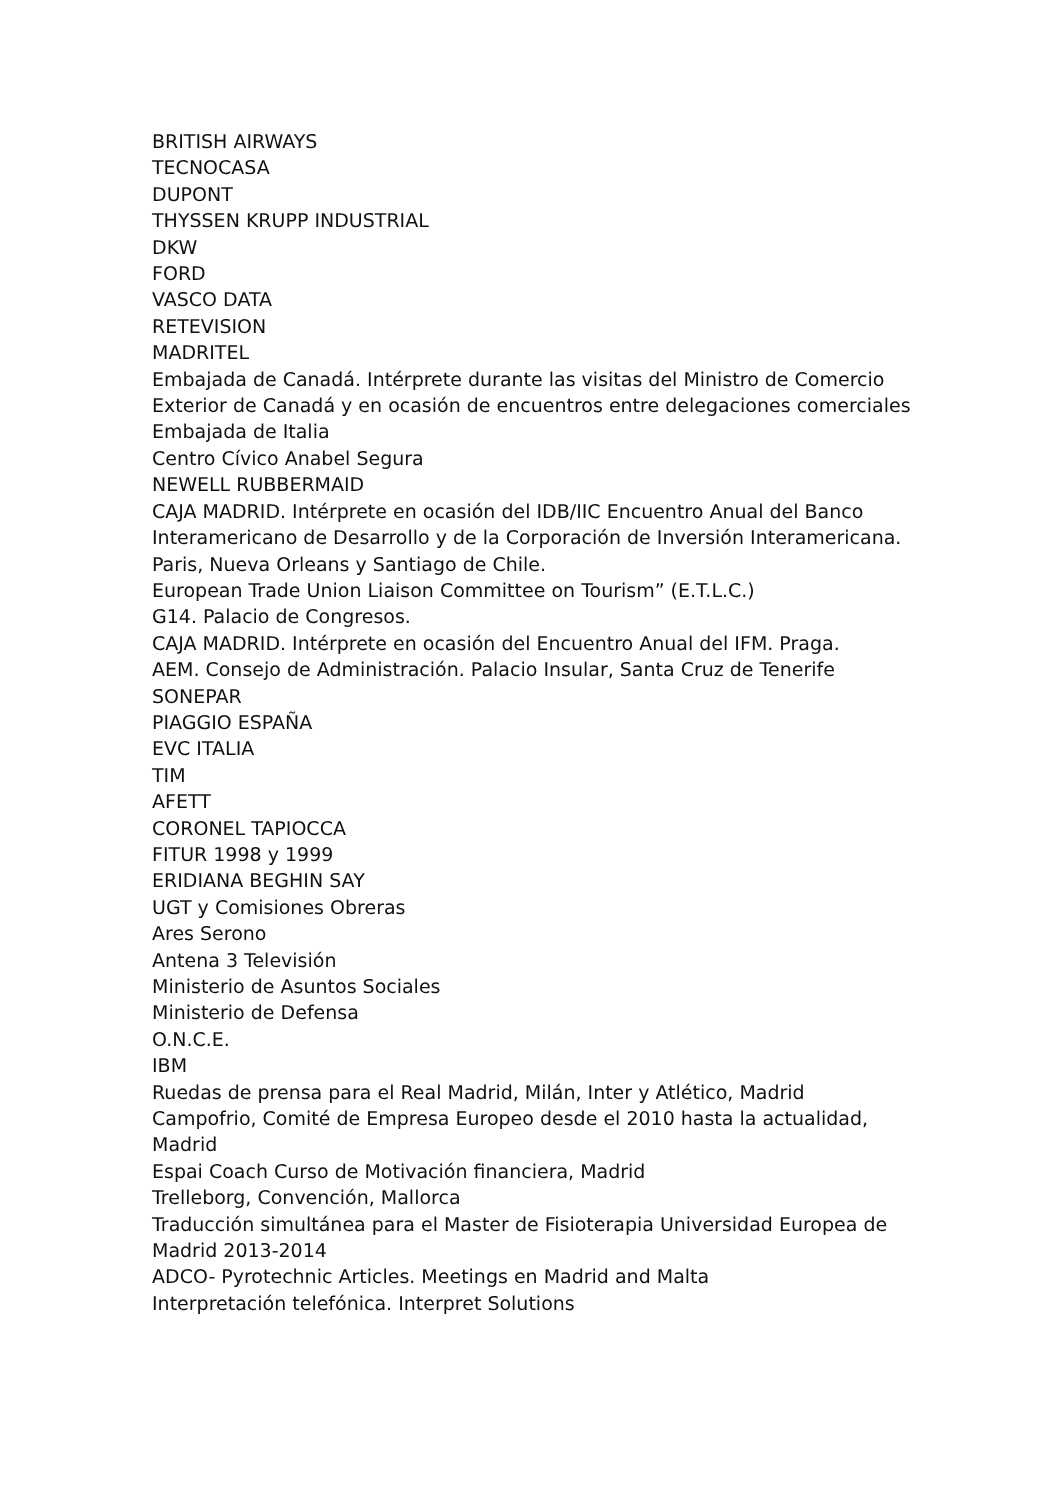BRITISH AIRWAYS
TECNOCASA
DUPONT
THYSSEN KRUPP INDUSTRIAL
DKW
FORD
VASCO DATA
RETEVISION
MADRITEL
Embajada de Canadá. Intérprete durante las visitas del Ministro de Comercio Exterior de Canadá y en ocasión de encuentros entre delegaciones comerciales
Embajada de Italia
Centro Cívico Anabel Segura
NEWELL RUBBERMAID
CAJA MADRID. Intérprete en ocasión del IDB/IIC Encuentro Anual del Banco Interamericano de Desarrollo y de la Corporación de Inversión Interamericana. Paris, Nueva Orleans y Santiago de Chile.
European Trade Union Liaison Committee on Tourism” (E.T.L.C.)
G14. Palacio de Congresos.
CAJA MADRID. Intérprete en ocasión del Encuentro Anual del IFM. Praga.
AEM. Consejo de Administración. Palacio Insular, Santa Cruz de Tenerife
SONEPAR
PIAGGIO ESPAÑA
EVC ITALIA
TIM
AFETT
CORONEL TAPIOCCA
FITUR 1998 y 1999
ERIDIANA BEGHIN SAY
UGT y Comisiones Obreras
Ares Serono
Antena 3 Televisión
Ministerio de Asuntos Sociales
Ministerio de Defensa
O.N.C.E.
IBM
Ruedas de prensa para el Real Madrid, Milán, Inter y Atlético, Madrid
Campofrio, Comité de Empresa Europeo desde el 2010 hasta la actualidad, Madrid
Espai Coach Curso de Motivación financiera, Madrid
Trelleborg, Convención, Mallorca
Traducción simultánea para el Master de Fisioterapia Universidad Europea de Madrid 2013-2014
ADCO- Pyrotechnic Articles. Meetings en Madrid and Malta
Interpretación telefónica. Interpret Solutions